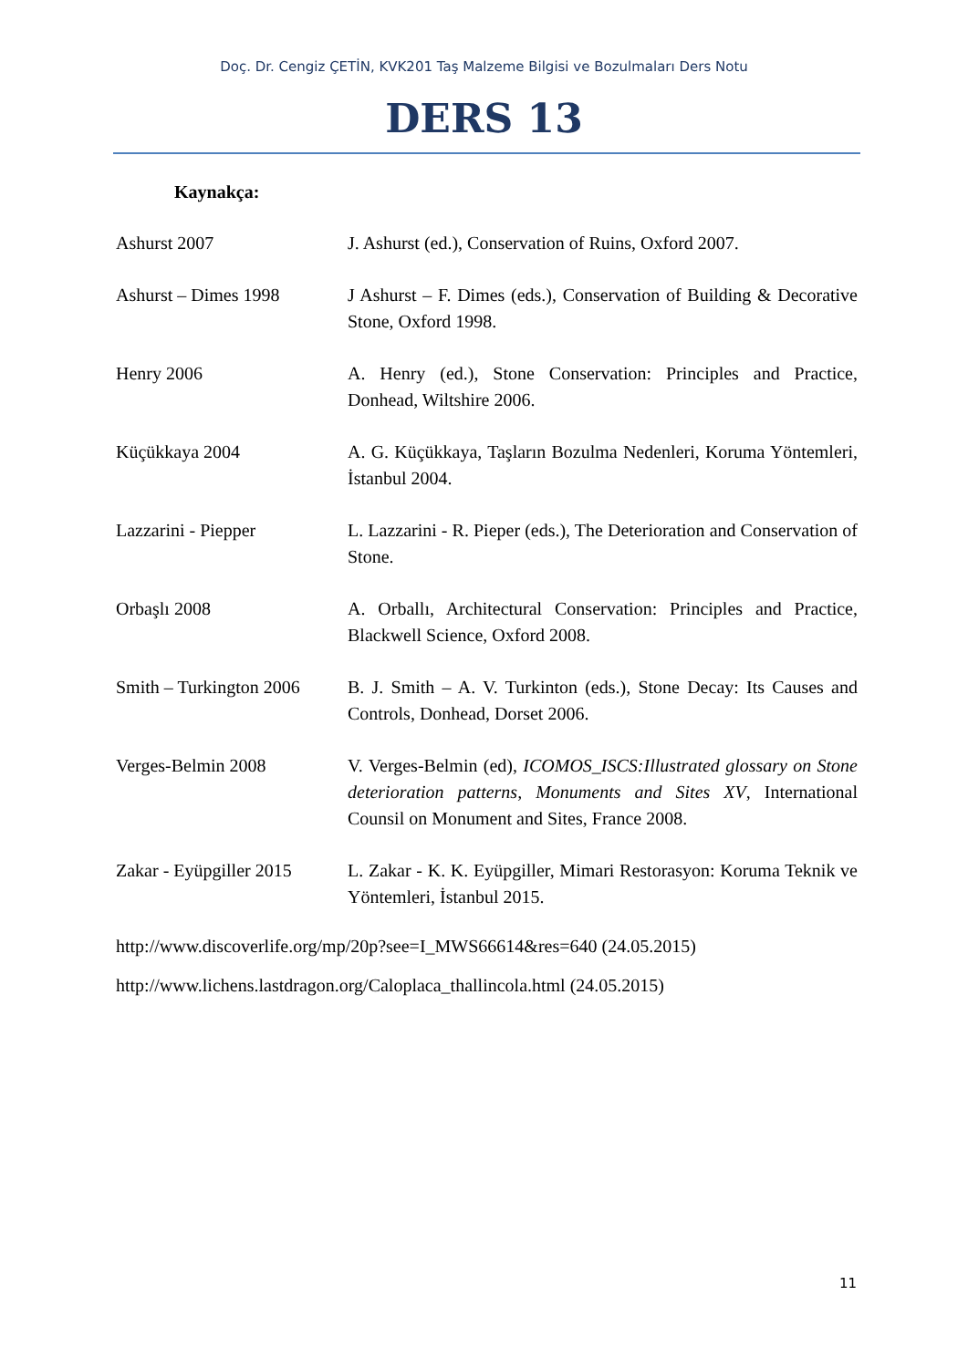Doç. Dr. Cengiz ÇETİN, KVK201 Taş Malzeme Bilgisi ve Bozulmaları Ders Notu
DERS 13
Kaynakça:
Ashurst 2007 J. Ashurst (ed.), Conservation of Ruins, Oxford 2007.
Ashurst – Dimes 1998 J Ashurst – F. Dimes (eds.), Conservation of Building & Decorative Stone, Oxford 1998.
Henry 2006 A. Henry (ed.), Stone Conservation: Principles and Practice, Donhead, Wiltshire 2006.
Küçükkaya 2004 A. G. Küçükkaya, Taşların Bozulma Nedenleri, Koruma Yöntemleri, İstanbul 2004.
Lazzarini - Piepper L. Lazzarini - R. Pieper (eds.), The Deterioration and Conservation of Stone.
Orbaşlı 2008 A. Orballı, Architectural Conservation: Principles and Practice, Blackwell Science, Oxford 2008.
Smith – Turkington 2006
B. J. Smith – A. V. Turkinton (eds.), Stone Decay: Its Causes and Controls, Donhead, Dorset 2006.
Verges-Belmin 2008 V. Verges-Belmin (ed), ICOMOS_ISCS:Illustrated glossary on Stone deterioration patterns, Monuments and Sites XV, International Counsil on Monument and Sites, France 2008.
Zakar - Eyüpgiller 2015
L. Zakar - K. K. Eyüpgiller, Mimari Restorasyon: Koruma Teknik ve Yöntemleri, İstanbul 2015.
http://www.discoverlife.org/mp/20p?see=I_MWS66614&res=640 (24.05.2015)
http://www.lichens.lastdragon.org/Caloplaca_thallincola.html (24.05.2015)
11